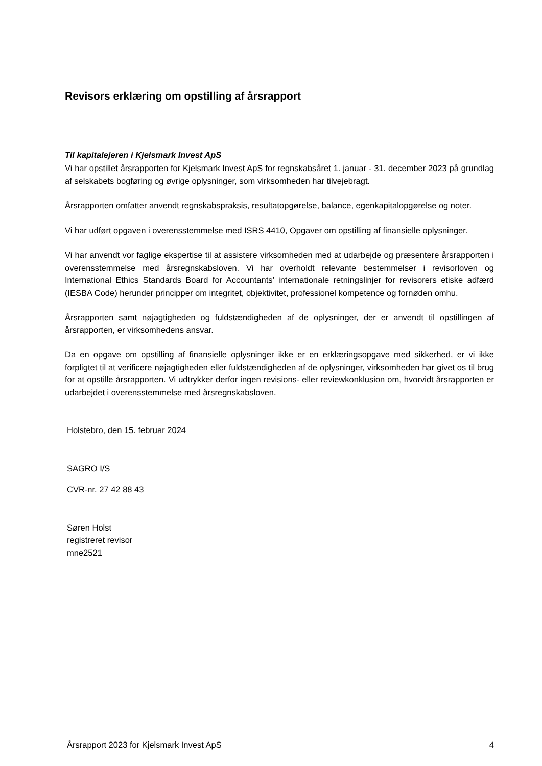Revisors erklæring om opstilling af årsrapport
Til kapitalejeren i Kjelsmark Invest ApS
Vi har opstillet årsrapporten for Kjelsmark Invest ApS for regnskabsåret 1. januar - 31. december 2023 på grundlag af selskabets bogføring og øvrige oplysninger, som virksomheden har tilvejebragt.
Årsrapporten omfatter anvendt regnskabspraksis, resultatopgørelse, balance, egenkapitalopgørelse og noter.
Vi har udført opgaven i overensstemmelse med ISRS 4410, Opgaver om opstilling af finansielle oplysninger.
Vi har anvendt vor faglige ekspertise til at assistere virksomheden med at udarbejde og præsentere årsrapporten i overensstemmelse med årsregnskabsloven. Vi har overholdt relevante bestemmelser i revisorloven og International Ethics Standards Board for Accountants’ internationale retningslinjer for revisorers etiske adfærd (IESBA Code) herunder principper om integritet, objektivitet, professionel kompetence og fornøden omhu.
Årsrapporten samt nøjagtigheden og fuldstændigheden af de oplysninger, der er anvendt til opstillingen af årsrapporten, er virksomhedens ansvar.
Da en opgave om opstilling af finansielle oplysninger ikke er en erklæringsopgave med sikkerhed, er vi ikke forpligtet til at verificere nøjagtigheden eller fuldstændigheden af de oplysninger, virksomheden har givet os til brug for at opstille årsrapporten. Vi udtrykker derfor ingen revisions- eller reviewkonklusion om, hvorvidt årsrapporten er udarbejdet i overensstemmelse med årsregnskabsloven.
Holstebro, den 15. februar 2024
SAGRO I/S
CVR-nr. 27 42 88 43
Søren Holst
registreret revisor
mne2521
Årsrapport 2023 for Kjelsmark Invest ApS 4